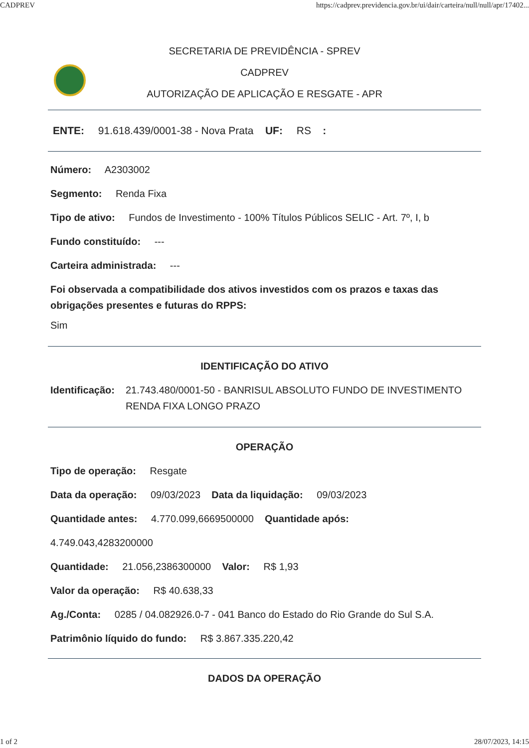CADPREV https://cadprev.previdencia.gov.br/ui/dair/carteira/null/null/apr/17402...
SECRETARIA DE PREVIDÊNCIA - SPREV
CADPREV
AUTORIZAÇÃO DE APLICAÇÃO E RESGATE - APR
ENTE: 91.618.439/0001-38 - Nova Prata UF: RS :
Número: A2303002
Segmento: Renda Fixa
Tipo de ativo: Fundos de Investimento - 100% Títulos Públicos SELIC - Art. 7º, I, b
Fundo constituído: ---
Carteira administrada: ---
Foi observada a compatibilidade dos ativos investidos com os prazos e taxas das obrigações presentes e futuras do RPPS:
Sim
IDENTIFICAÇÃO DO ATIVO
Identificação: 21.743.480/0001-50 - BANRISUL ABSOLUTO FUNDO DE INVESTIMENTO RENDA FIXA LONGO PRAZO
OPERAÇÃO
Tipo de operação: Resgate
Data da operação: 09/03/2023 Data da liquidação: 09/03/2023
Quantidade antes: 4.770.099,6669500000 Quantidade após:
4.749.043,4283200000
Quantidade: 21.056,2386300000 Valor: R$ 1,93
Valor da operação: R$ 40.638,33
Ag./Conta: 0285 / 04.082926.0-7 - 041 Banco do Estado do Rio Grande do Sul S.A.
Patrimônio líquido do fundo: R$ 3.867.335.220,42
DADOS DA OPERAÇÃO
1 of 2 28/07/2023, 14:15